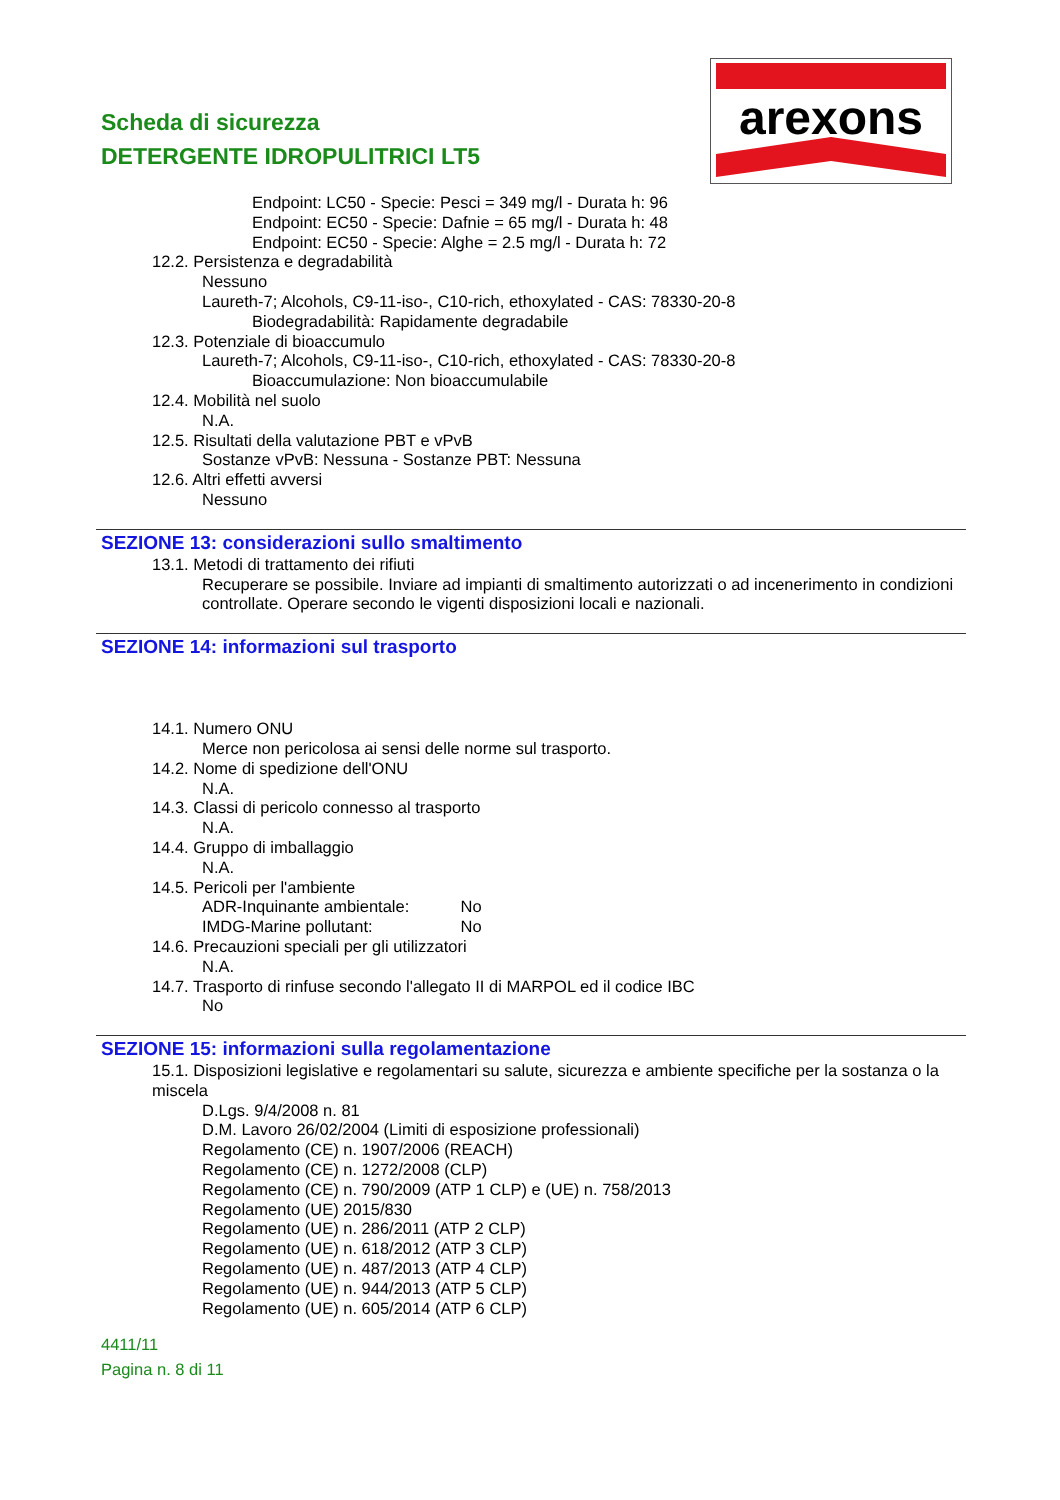Scheda di sicurezza
DETERGENTE IDROPULITRICI LT5
arexons
Endpoint: LC50 - Specie: Pesci = 349 mg/l - Durata h: 96
Endpoint: EC50 - Specie: Dafnie = 65 mg/l - Durata h: 48
Endpoint: EC50 - Specie: Alghe = 2.5 mg/l - Durata h: 72
12.2. Persistenza e degradabilità
Nessuno
Laureth-7; Alcohols, C9-11-iso-, C10-rich, ethoxylated - CAS: 78330-20-8
Biodegradabilità: Rapidamente degradabile
12.3. Potenziale di bioaccumulo
Laureth-7; Alcohols, C9-11-iso-, C10-rich, ethoxylated - CAS: 78330-20-8
Bioaccumulazione: Non bioaccumulabile
12.4. Mobilità nel suolo
N.A.
12.5. Risultati della valutazione PBT e vPvB
Sostanze vPvB: Nessuna - Sostanze PBT: Nessuna
12.6. Altri effetti avversi
Nessuno
SEZIONE 13: considerazioni sullo smaltimento
13.1. Metodi di trattamento dei rifiuti
Recuperare se possibile. Inviare ad impianti di smaltimento autorizzati o ad incenerimento in condizioni controllate. Operare secondo le vigenti disposizioni locali e nazionali.
SEZIONE 14: informazioni sul trasporto
14.1. Numero ONU
Merce non pericolosa ai sensi delle norme sul trasporto.
14.2. Nome di spedizione dell'ONU
N.A.
14.3. Classi di pericolo connesso al trasporto
N.A.
14.4. Gruppo di imballaggio
N.A.
14.5. Pericoli per l'ambiente
ADR-Inquinante ambientale: No
IMDG-Marine pollutant: No
14.6. Precauzioni speciali per gli utilizzatori
N.A.
14.7. Trasporto di rinfuse secondo l'allegato II di MARPOL ed il codice IBC
No
SEZIONE 15: informazioni sulla regolamentazione
15.1. Disposizioni legislative e regolamentari su salute, sicurezza e ambiente specifiche per la sostanza o la miscela
D.Lgs. 9/4/2008 n. 81
D.M. Lavoro 26/02/2004 (Limiti di esposizione professionali)
Regolamento (CE) n. 1907/2006 (REACH)
Regolamento (CE) n. 1272/2008 (CLP)
Regolamento (CE) n. 790/2009 (ATP 1 CLP) e (UE) n. 758/2013
Regolamento (UE) 2015/830
Regolamento (UE) n. 286/2011 (ATP 2 CLP)
Regolamento (UE) n. 618/2012 (ATP 3 CLP)
Regolamento (UE) n. 487/2013 (ATP 4 CLP)
Regolamento (UE) n. 944/2013 (ATP 5 CLP)
Regolamento (UE) n. 605/2014 (ATP 6 CLP)
4411/11
Pagina n. 8 di 11